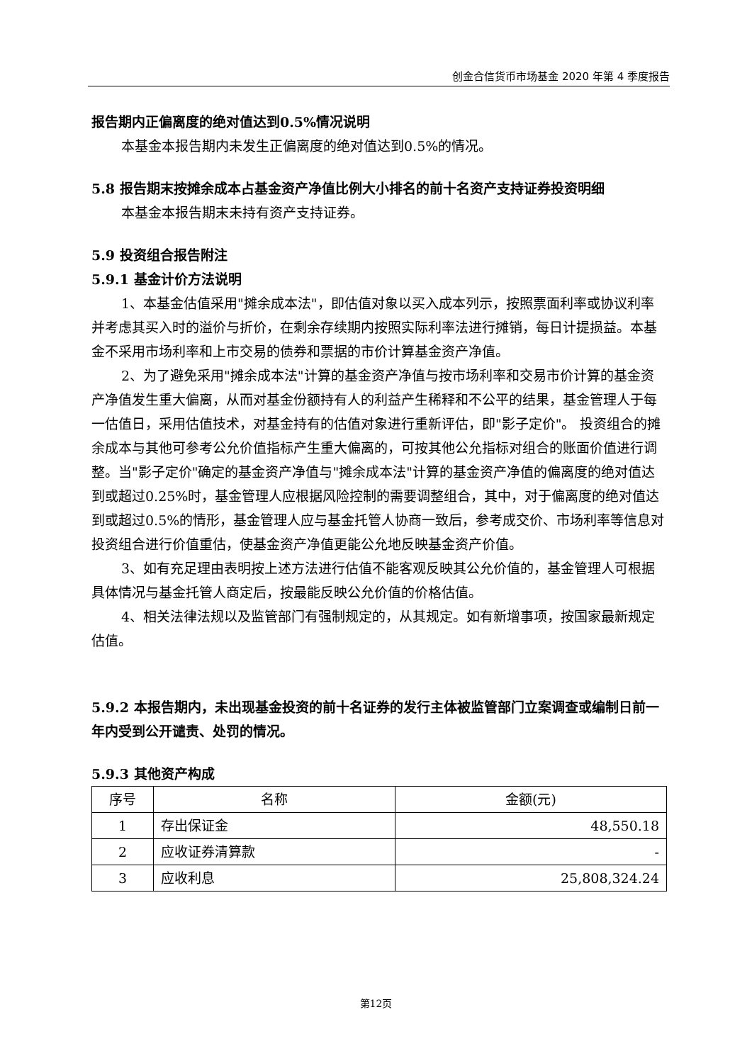创金合信货币市场基金 2020 年第 4 季度报告
报告期内正偏离度的绝对值达到0.5%情况说明
本基金本报告期内未发生正偏离度的绝对值达到0.5%的情况。
5.8 报告期末按摊余成本占基金资产净值比例大小排名的前十名资产支持证券投资明细
本基金本报告期末未持有资产支持证券。
5.9 投资组合报告附注
5.9.1 基金计价方法说明
1、本基金估值采用"摊余成本法"，即估值对象以买入成本列示，按照票面利率或协议利率并考虑其买入时的溢价与折价，在剩余存续期内按照实际利率法进行摊销，每日计提损益。本基金不采用市场利率和上市交易的债券和票据的市价计算基金资产净值。
2、为了避免采用"摊余成本法"计算的基金资产净值与按市场利率和交易市价计算的基金资产净值发生重大偏离，从而对基金份额持有人的利益产生稀释和不公平的结果，基金管理人于每一估值日，采用估值技术，对基金持有的估值对象进行重新评估，即"影子定价"。 投资组合的摊余成本与其他可参考公允价值指标产生重大偏离的，可按其他公允指标对组合的账面价值进行调整。当"影子定价"确定的基金资产净值与"摊余成本法"计算的基金资产净值的偏离度的绝对值达到或超过0.25%时，基金管理人应根据风险控制的需要调整组合，其中，对于偏离度的绝对值达到或超过0.5%的情形，基金管理人应与基金托管人协商一致后，参考成交价、市场利率等信息对投资组合进行价值重估，使基金资产净值更能公允地反映基金资产价值。
3、如有充足理由表明按上述方法进行估值不能客观反映其公允价值的，基金管理人可根据具体情况与基金托管人商定后，按最能反映公允价值的价格估值。
4、相关法律法规以及监管部门有强制规定的，从其规定。如有新增事项，按国家最新规定估值。
5.9.2 本报告期内，未出现基金投资的前十名证券的发行主体被监管部门立案调查或编制日前一年内受到公开谴责、处罚的情况。
5.9.3 其他资产构成
| 序号 | 名称 | 金额(元) |
| --- | --- | --- |
| 1 | 存出保证金 | 48,550.18 |
| 2 | 应收证券清算款 | - |
| 3 | 应收利息 | 25,808,324.24 |
第12页